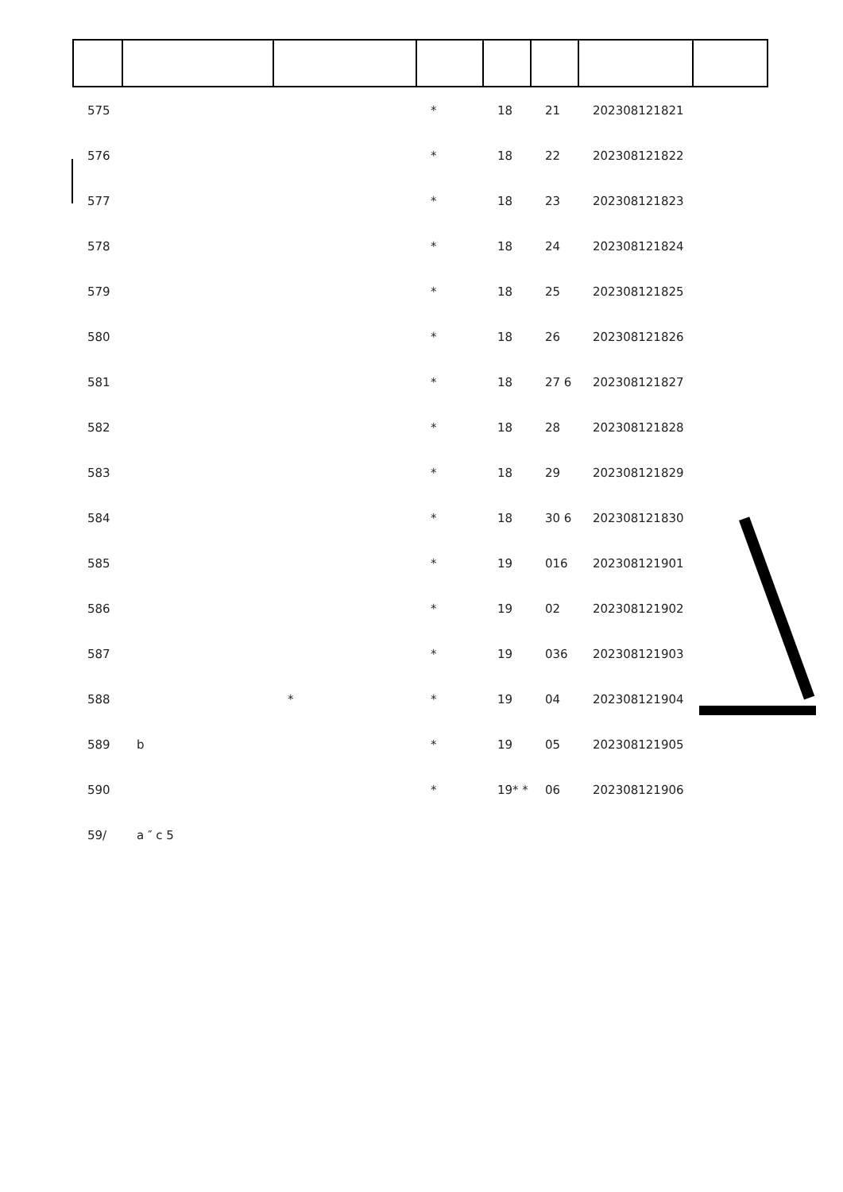| 575 | | | * | 18 | 21 | 202308121821 | |
| 576 | | | * | 18 | 22 | 202308121822 | |
| 577 | | | * | 18 | 23 | 202308121823 | |
| 578 | | | * | 18 | 24 | 202308121824 | |
| 579 | | | * | 18 | 25 | 202308121825 | |
| 580 | | | * | 18 | 26 | 202308121826 | |
| 581 | | | * | 18 | 27 6 | 202308121827 | |
| 582 | | | * | 18 | 28 | 202308121828 | |
| 583 | | | * | 18 | 29 | 202308121829 | |
| 584 | | | * | 18 | 30 6 | 202308121830 | |
| 585 | | | * | 19 | 016 | 202308121901 | |
| 586 | | | * | 19 | 02 | 202308121902 | |
| 587 | | | * | 19 | 036 | 202308121903 | |
| 588 | | * | * | 19 | 04 | 202308121904 | |
| 589 | b | | * | 19 | 05 | 202308121905 | |
| 590 | | | * | 19* * | 06 | 202308121906 | |
| 59/ | a ″ c 5 | | | | | | |